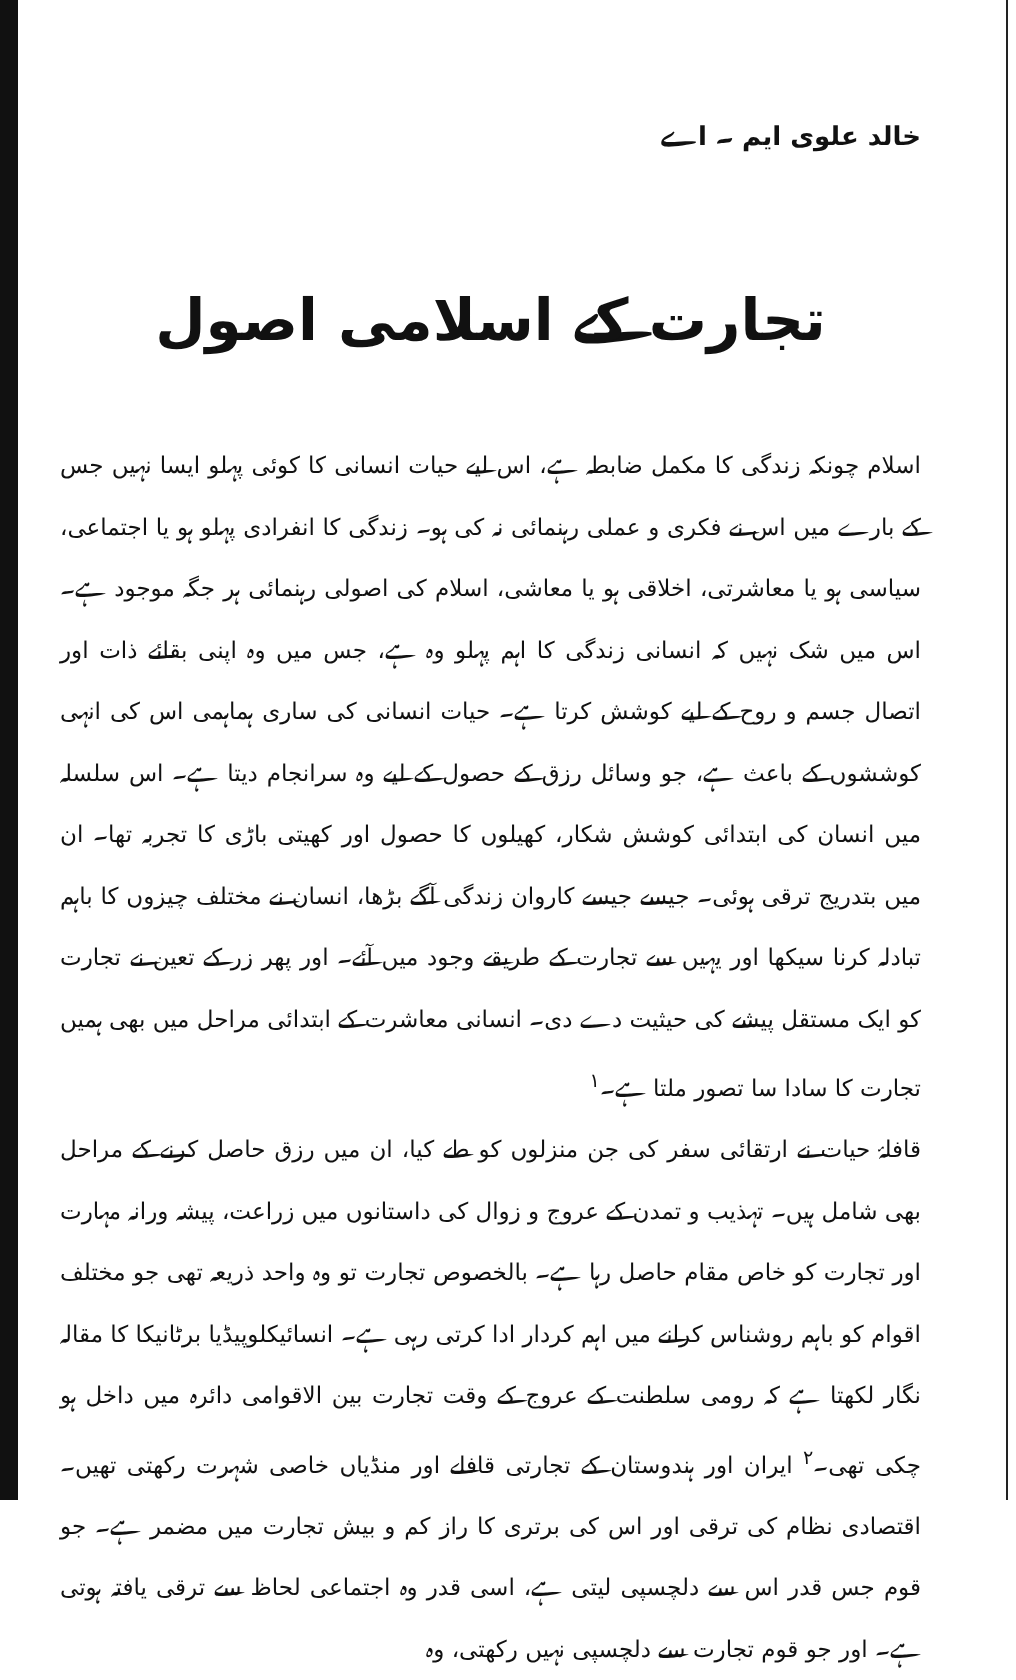خالد علوی ایم ۔ اے
تجارت کے اسلامی اصول
اسلام چونکہ زندگی کا مکمل ضابطہ ہے، اس لیے حیات انسانی کا کوئی پہلو ایسا نہیں جس کے بارے میں اس نے فکری و عملی رہنمائی نہ کی ہو۔ زندگی کا انفرادی پہلو ہو یا اجتماعی، سیاسی ہو یا معاشرتی، اخلاقی ہو یا معاشی، اسلام کی اصولی رہنمائی ہر جگہ موجود ہے۔ اس میں شک نہیں کہ انسانی زندگی کا اہم پہلو وہ ہے، جس میں وہ اپنی بقائے ذات اور اتصال جسم و روح کے لیے کوشش کرتا ہے۔ حیات انسانی کی ساری ہماہمی اس کی انہی کوششوں کے باعث ہے، جو وسائل رزق کے حصول کے لیے وہ سرانجام دیتا ہے۔ اس سلسلہ میں انسان کی ابتدائی کوشش شکار، کھیلوں کا حصول اور کھیتی باڑی کا تجربہ تھا۔ ان میں بتدریج ترقی ہوئی۔ جیسے جیسے کاروان زندگی آگے بڑھا، انسان نے مختلف چیزوں کا باہم تبادلہ کرنا سیکھا اور یہیں سے تجارت کے طریقے وجود میں آئے۔ اور پھر زر کے تعین نے تجارت کو ایک مستقل پیشے کی حیثیت دے دی۔ انسانی معاشرت کے ابتدائی مراحل میں بھی ہمیں تجارت کا سادا سا تصور ملتا ہے۔<sup>۱</sup>
قافلۂ حیات نے ارتقائی سفر کی جن منزلوں کو طے کیا، ان میں رزق حاصل کرنے کے مراحل بھی شامل ہیں۔ تہذیب و تمدن کے عروج و زوال کی داستانوں میں زراعت، پیشہ ورانہ مہارت اور تجارت کو خاص مقام حاصل رہا ہے۔ بالخصوص تجارت تو وہ واحد ذریعہ تھی جو مختلف اقوام کو باہم روشناس کرانے میں اہم کردار ادا کرتی رہی ہے۔ انسائیکلوپیڈیا برٹانیکا کا مقالہ نگار لکھتا ہے کہ رومی سلطنت کے عروج کے وقت تجارت بین الاقوامی دائرہ میں داخل ہو چکی تھی۔<sup>۲</sup> ایران اور ہندوستان کے تجارتی قافلے اور منڈیاں خاصی شہرت رکھتی تھیں۔ اقتصادی نظام کی ترقی اور اس کی برتری کا راز کم و بیش تجارت میں مضمر ہے۔ جو قوم جس قدر اس سے دلچسپی لیتی ہے، اسی قدر وہ اجتماعی لحاظ سے ترقی یافتہ ہوتی ہے۔ اور جو قوم تجارت سے دلچسپی نہیں رکھتی، وہ